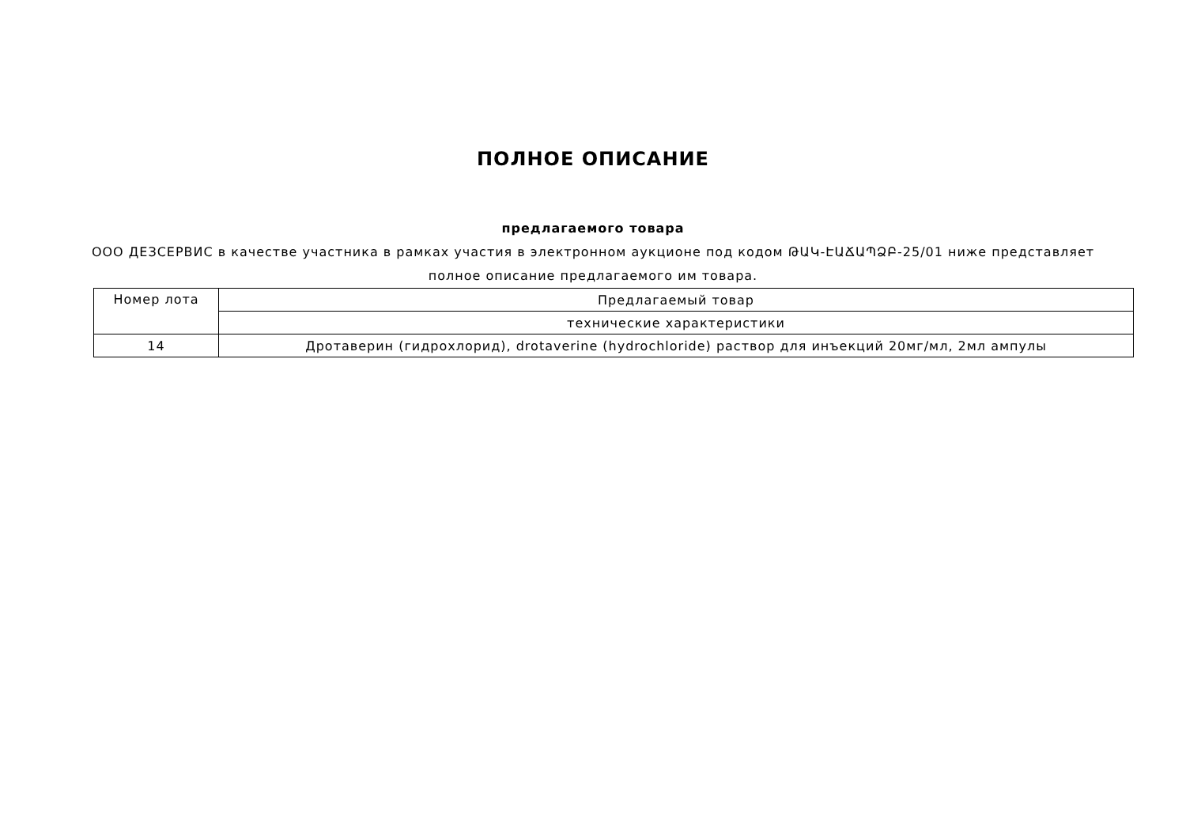ПОЛНОЕ ОПИСАНИЕ
предлагаемого товара
ООО ДЕЗСЕРВИС в качестве участника в рамках участия в электронном аукционе под кодом ԹԱԿ-ԷԱՃԱՊՁԲ-25/01 ниже представляет полное описание предлагаемого им товара.
| Номер лота | Предлагаемый товар |
| | технические характеристики |
| 14 | Дротаверин (гидрохлорид), drotaverine (hydrochloride) раствор для инъекций 20мг/мл, 2мл ампулы |